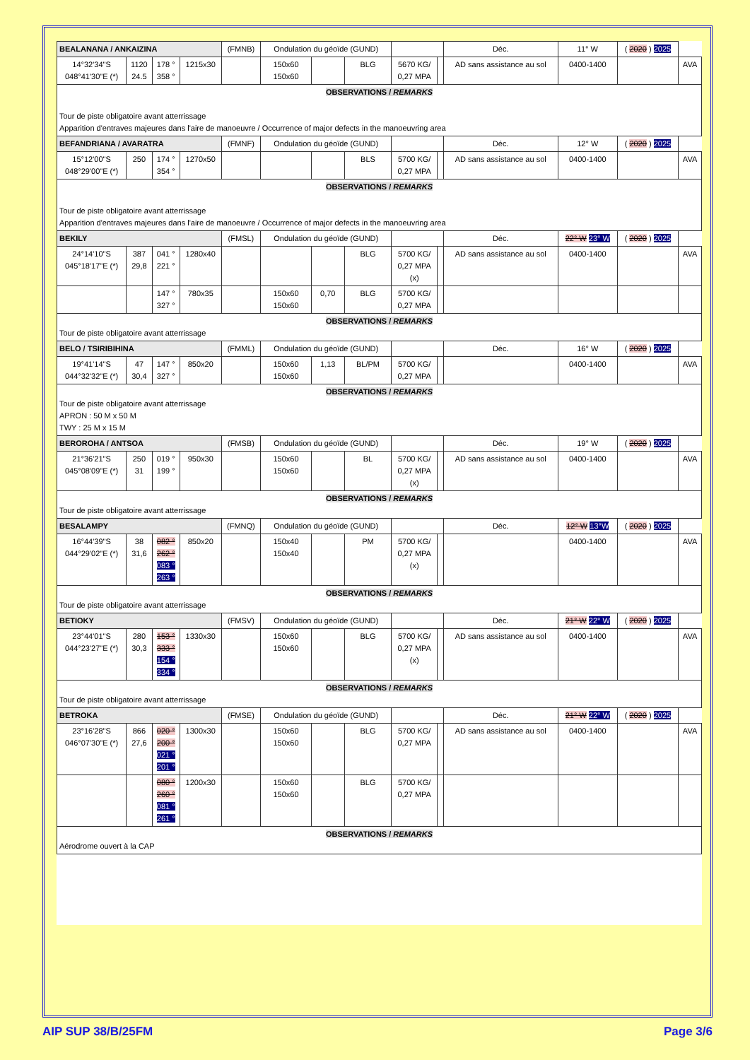| BEALANANA / ANKAIZINA | | | | (FMNB) | Ondulation du géoïde (GUND) | | | | | Déc. | 11° W | ( 2020 ) 2025 | |
| 14°32'34"S 048°41'30"E (*) | 1120 24.5 | 178 ° 358 ° | 1215x30 | | 150x60 150x60 | | BLG | 5670 KG/ 0,27 MPA | | AD sans assistance au sol | 0400-1400 | | AVA |
| OBSERVATIONS / REMARKS Tour de piste obligatoire avant atterrissage Apparition d'entraves majeures dans l'aire de manoeuvre / Occurrence of major defects in the manoeuvring area | | | | | | | | | | | | | |
| BEFANDRIANA / AVARATRA | | | | (FMNF) | Ondulation du géoïde (GUND) | | | | | Déc. | 12° W | ( 2020 ) 2025 | |
| 15°12'00"S 048°29'00"E (*) | 250 | 174 ° 354 ° | 1270x50 | | | | BLS | 5700 KG/ 0,27 MPA | | AD sans assistance au sol | 0400-1400 | | AVA |
| OBSERVATIONS / REMARKS Tour de piste obligatoire avant atterrissage Apparition d'entraves majeures dans l'aire de manoeuvre / Occurrence of major defects in the manoeuvring area | | | | | | | | | | | | | |
| BEKILY | | | | (FMSL) | Ondulation du géoïde (GUND) | | | | | Déc. | 22° W 23° W | ( 2020 ) 2025 | |
| 24°14'10"S 045°18'17"E (*) | 387 29,8 | 041 ° 221 ° | 1280x40 | | | | BLG | 5700 KG/ 0,27 MPA (x) | | AD sans assistance au sol | 0400-1400 | | AVA |
| | | 147 ° 327 ° | 780x35 | | 150x60 150x60 | 0,70 | BLG | 5700 KG/ 0,27 MPA | | | | | |
| OBSERVATIONS / REMARKS Tour de piste obligatoire avant atterrissage | | | | | | | | | | | | | |
| BELO / TSIRIBIHINA | | | | (FMML) | Ondulation du géoïde (GUND) | | | | | Déc. | 16° W | ( 2020 ) 2025 | |
| 19°41'14"S 044°32'32"E (*) | 47 30,4 | 147 ° 327 ° | 850x20 | | 150x60 150x60 | 1,13 | BL/PM | 5700 KG/ 0,27 MPA | | | 0400-1400 | | AVA |
| OBSERVATIONS / REMARKS Tour de piste obligatoire avant atterrissage APRON : 50 M x 50 M TWY : 25 M x 15 M | | | | | | | | | | | | | |
| BEROROHA / ANTSOA | | | | (FMSB) | Ondulation du géoïde (GUND) | | | | | Déc. | 19° W | ( 2020 ) 2025 | |
| 21°36'21"S 045°08'09"E (*) | 250 31 | 019 ° 199 ° | 950x30 | | 150x60 150x60 | | BL | 5700 KG/ 0,27 MPA (x) | | AD sans assistance au sol | 0400-1400 | | AVA |
| OBSERVATIONS / REMARKS Tour de piste obligatoire avant atterrissage | | | | | | | | | | | | | |
| BESALAMPY | | | | (FMNQ) | Ondulation du géoïde (GUND) | | | | | Déc. | 12° W 13°W | ( 2020 ) 2025 | |
| 16°44'39"S 044°29'02"E (*) | 38 31,6 | 082 ° 262 ° 083 ° 263 ° | 850x20 | | 150x40 150x40 | | PM | 5700 KG/ 0,27 MPA (x) | | | 0400-1400 | | AVA |
| OBSERVATIONS / REMARKS Tour de piste obligatoire avant atterrissage | | | | | | | | | | | | | |
| BETIOKY | | | | (FMSV) | Ondulation du géoïde (GUND) | | | | | Déc. | 21° W 22° W | ( 2020 ) 2025 | |
| 23°44'01"S 044°23'27"E (*) | 280 30,3 | 153 ° 333 ° 154 ° 334 ° | 1330x30 | | 150x60 150x60 | | BLG | 5700 KG/ 0,27 MPA (x) | | AD sans assistance au sol | 0400-1400 | | AVA |
| OBSERVATIONS / REMARKS Tour de piste obligatoire avant atterrissage | | | | | | | | | | | | | |
| BETROKA | | | | (FMSE) | Ondulation du géoïde (GUND) | | | | | Déc. | 21° W 22° W | ( 2020 ) 2025 | |
| 23°16'28"S 046°07'30"E (*) | 866 27,6 | 020 ° 200 ° 021 ° 201 ° | 1300x30 | | 150x60 150x60 | | BLG | 5700 KG/ 0,27 MPA | | AD sans assistance au sol | 0400-1400 | | AVA |
| | | 080 ° 260 ° 081 ° 261 ° | 1200x30 | | 150x60 150x60 | | BLG | 5700 KG/ 0,27 MPA | | | | | |
| OBSERVATIONS / REMARKS Aérodrome ouvert à la CAP | | | | | | | | | | | | | |
AIP SUP 38/B/25FM Page 3/6